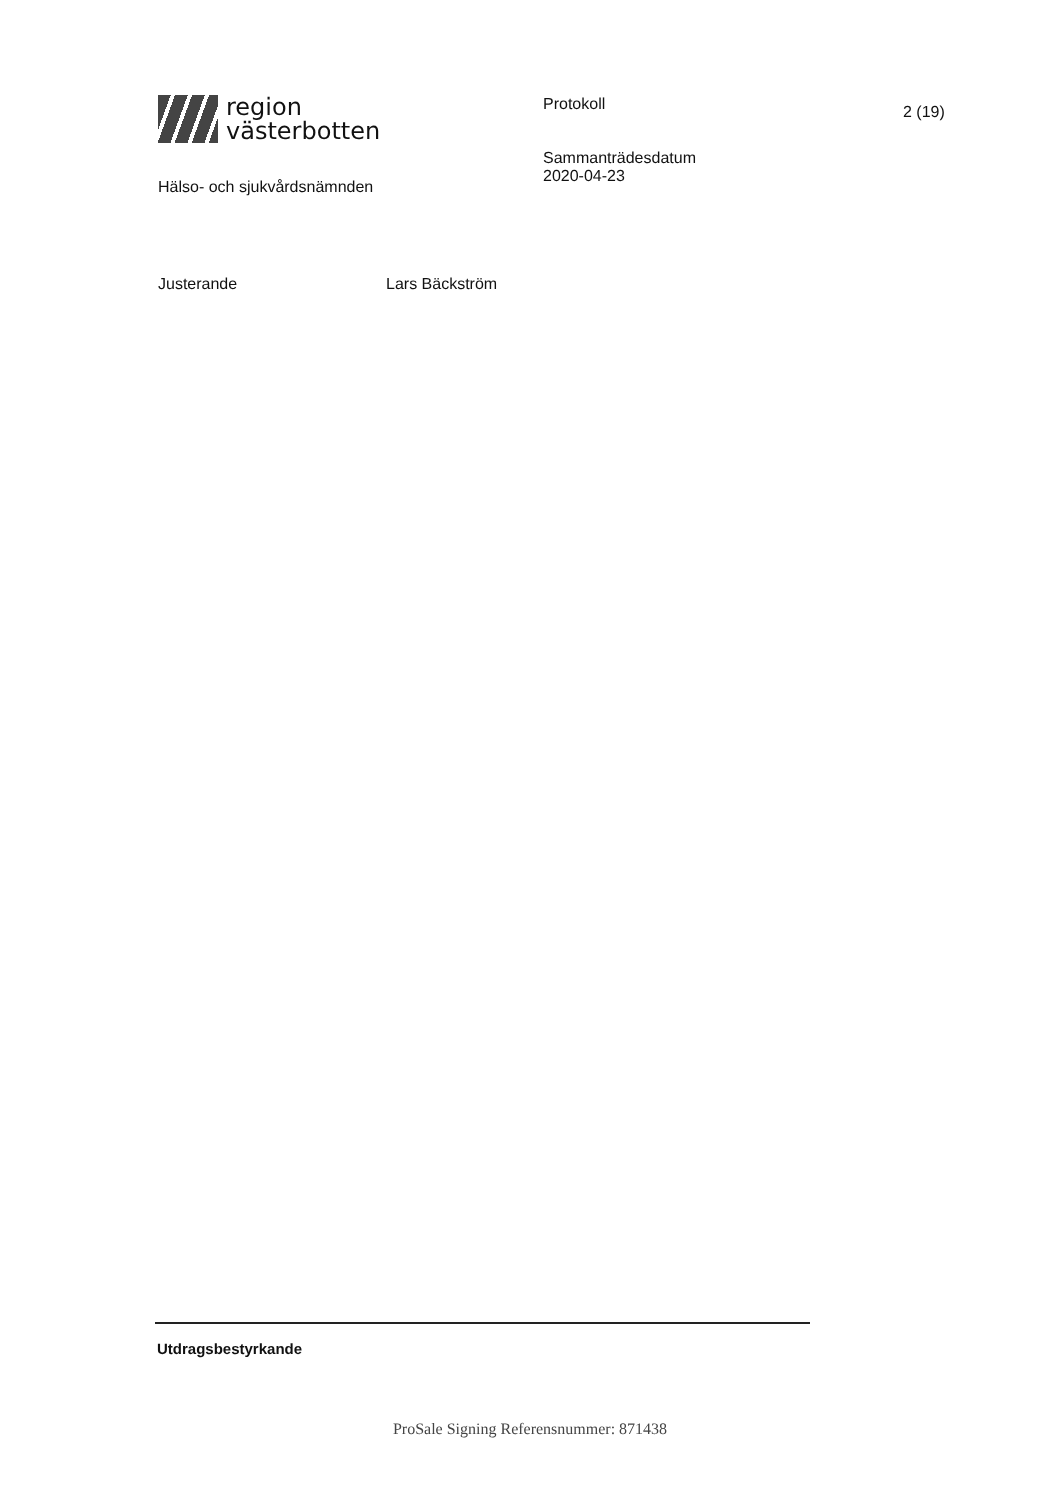region
västerbotten
Hälso- och sjukvårdsnämnden
Protokoll
Sammanträdesdatum
2020-04-23
2 (19)
Justerande Lars Bäckström
Utdragsbestyrkande
ProSale Signing Referensnummer: 871438